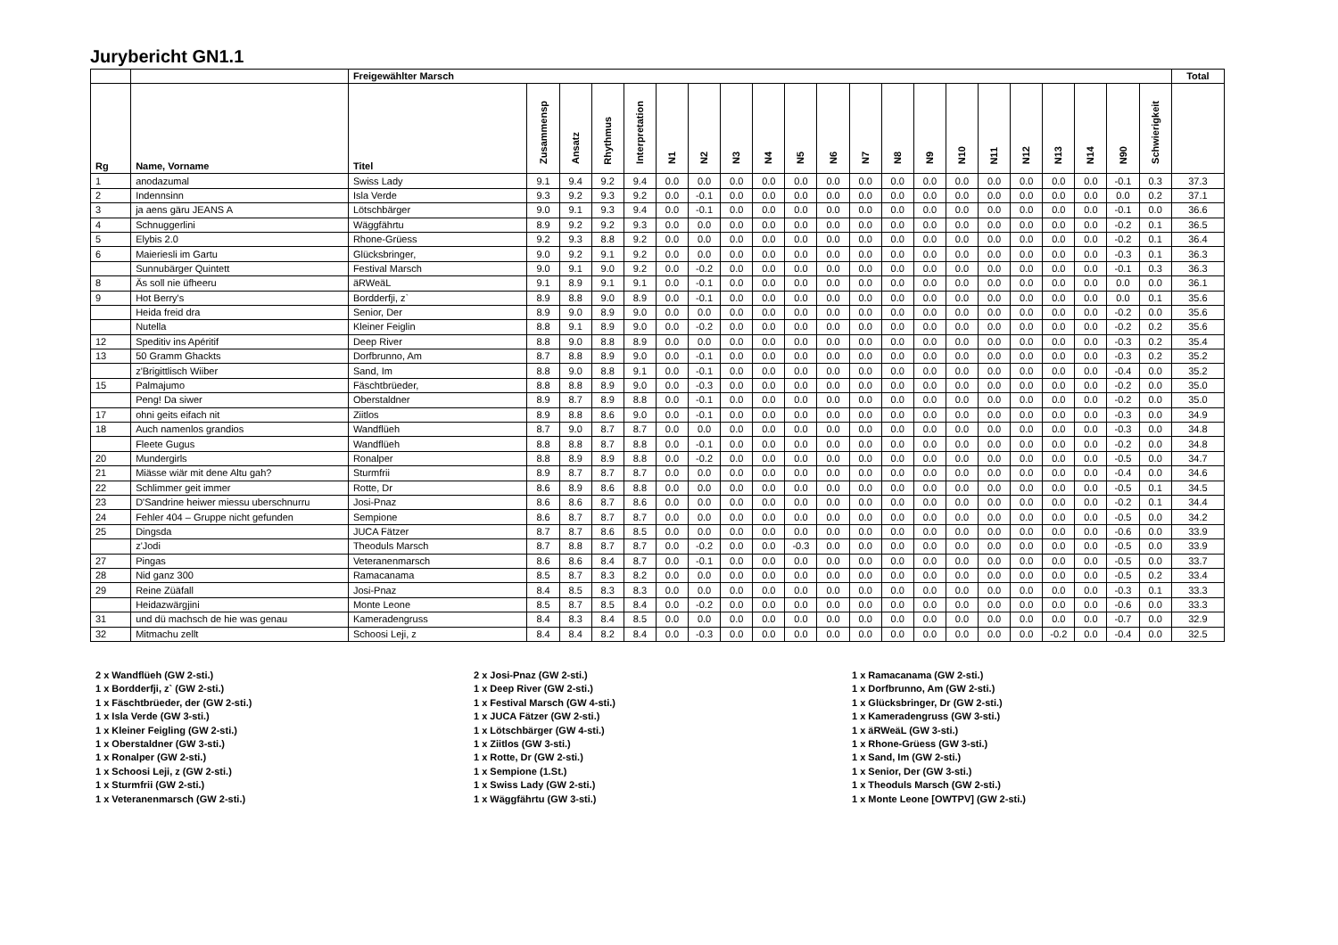Jurybericht GN1.1
| | | Freigewählter Marsch | | | | | | | | | | | | | | | | | | | | | Total |
| --- | --- | --- | --- | --- | --- | --- | --- | --- | --- | --- | --- | --- | --- | --- | --- | --- | --- | --- | --- | --- | --- | --- | --- |
| Rg | Name, Vorname | Titel | Zusammensp | Ansatz | Rhythmus | Interpretation | N1 | N2 | N3 | N4 | N5 | N6 | N7 | N8 | N9 | N10 | N11 | N12 | N13 | N14 | N90 | Schwierigkeit | |
| 1 | anodazumal | Swiss Lady | 9.1 | 9.4 | 9.2 | 9.4 | 0.0 | 0.0 | 0.0 | 0.0 | 0.0 | 0.0 | 0.0 | 0.0 | 0.0 | 0.0 | 0.0 | 0.0 | 0.0 | 0.0 | -0.1 | 0.3 | 37.3 |
| 2 | Indennsinn | Isla Verde | 9.3 | 9.2 | 9.3 | 9.2 | 0.0 | -0.1 | 0.0 | 0.0 | 0.0 | 0.0 | 0.0 | 0.0 | 0.0 | 0.0 | 0.0 | 0.0 | 0.0 | 0.0 | 0.0 | 0.2 | 37.1 |
| 3 | ja aens gäru JEANS A | Lötschbärger | 9.0 | 9.1 | 9.3 | 9.4 | 0.0 | -0.1 | 0.0 | 0.0 | 0.0 | 0.0 | 0.0 | 0.0 | 0.0 | 0.0 | 0.0 | 0.0 | 0.0 | 0.0 | -0.1 | 0.0 | 36.6 |
| 4 | Schnuggerlini | Wäggfährtu | 8.9 | 9.2 | 9.2 | 9.3 | 0.0 | 0.0 | 0.0 | 0.0 | 0.0 | 0.0 | 0.0 | 0.0 | 0.0 | 0.0 | 0.0 | 0.0 | 0.0 | 0.0 | -0.2 | 0.1 | 36.5 |
| 5 | Elybis 2.0 | Rhone-Grüess | 9.2 | 9.3 | 8.8 | 9.2 | 0.0 | 0.0 | 0.0 | 0.0 | 0.0 | 0.0 | 0.0 | 0.0 | 0.0 | 0.0 | 0.0 | 0.0 | 0.0 | 0.0 | -0.2 | 0.1 | 36.4 |
| 6 | Maieriesli im Gartu | Glücksbringer, | 9.0 | 9.2 | 9.1 | 9.2 | 0.0 | 0.0 | 0.0 | 0.0 | 0.0 | 0.0 | 0.0 | 0.0 | 0.0 | 0.0 | 0.0 | 0.0 | 0.0 | 0.0 | -0.3 | 0.1 | 36.3 |
| | Sunnubärger Quintett | Festival Marsch | 9.0 | 9.1 | 9.0 | 9.2 | 0.0 | -0.2 | 0.0 | 0.0 | 0.0 | 0.0 | 0.0 | 0.0 | 0.0 | 0.0 | 0.0 | 0.0 | 0.0 | 0.0 | -0.1 | 0.3 | 36.3 |
| 8 | Äs soll nie üfheeru | äRWeäL | 9.1 | 8.9 | 9.1 | 9.1 | 0.0 | -0.1 | 0.0 | 0.0 | 0.0 | 0.0 | 0.0 | 0.0 | 0.0 | 0.0 | 0.0 | 0.0 | 0.0 | 0.0 | 0.0 | 0.0 | 36.1 |
| 9 | Hot Berry's | Bordderfji, z` | 8.9 | 8.8 | 9.0 | 8.9 | 0.0 | -0.1 | 0.0 | 0.0 | 0.0 | 0.0 | 0.0 | 0.0 | 0.0 | 0.0 | 0.0 | 0.0 | 0.0 | 0.0 | 0.0 | 0.1 | 35.6 |
| | Heida freid dra | Senior, Der | 8.9 | 9.0 | 8.9 | 9.0 | 0.0 | 0.0 | 0.0 | 0.0 | 0.0 | 0.0 | 0.0 | 0.0 | 0.0 | 0.0 | 0.0 | 0.0 | 0.0 | 0.0 | -0.2 | 0.0 | 35.6 |
| | Nutella | Kleiner Feiglin | 8.8 | 9.1 | 8.9 | 9.0 | 0.0 | -0.2 | 0.0 | 0.0 | 0.0 | 0.0 | 0.0 | 0.0 | 0.0 | 0.0 | 0.0 | 0.0 | 0.0 | 0.0 | -0.2 | 0.2 | 35.6 |
| 12 | Speditiv ins Apéritif | Deep River | 8.8 | 9.0 | 8.8 | 8.9 | 0.0 | 0.0 | 0.0 | 0.0 | 0.0 | 0.0 | 0.0 | 0.0 | 0.0 | 0.0 | 0.0 | 0.0 | 0.0 | 0.0 | -0.3 | 0.2 | 35.4 |
| 13 | 50 Gramm Ghackts | Dorfbrunno, Am | 8.7 | 8.8 | 8.9 | 9.0 | 0.0 | -0.1 | 0.0 | 0.0 | 0.0 | 0.0 | 0.0 | 0.0 | 0.0 | 0.0 | 0.0 | 0.0 | 0.0 | 0.0 | -0.3 | 0.2 | 35.2 |
| | z'Brigittlisch Wiiber | Sand, Im | 8.8 | 9.0 | 8.8 | 9.1 | 0.0 | -0.1 | 0.0 | 0.0 | 0.0 | 0.0 | 0.0 | 0.0 | 0.0 | 0.0 | 0.0 | 0.0 | 0.0 | 0.0 | -0.4 | 0.0 | 35.2 |
| 15 | Palmajumo | Fäschtbrüeder, | 8.8 | 8.8 | 8.9 | 9.0 | 0.0 | -0.3 | 0.0 | 0.0 | 0.0 | 0.0 | 0.0 | 0.0 | 0.0 | 0.0 | 0.0 | 0.0 | 0.0 | 0.0 | -0.2 | 0.0 | 35.0 |
| | Peng! Da siwer | Oberstaldner | 8.9 | 8.7 | 8.9 | 8.8 | 0.0 | -0.1 | 0.0 | 0.0 | 0.0 | 0.0 | 0.0 | 0.0 | 0.0 | 0.0 | 0.0 | 0.0 | 0.0 | 0.0 | -0.2 | 0.0 | 35.0 |
| 17 | ohni geits eifach nit | Ziitlos | 8.9 | 8.8 | 8.6 | 9.0 | 0.0 | -0.1 | 0.0 | 0.0 | 0.0 | 0.0 | 0.0 | 0.0 | 0.0 | 0.0 | 0.0 | 0.0 | 0.0 | 0.0 | -0.3 | 0.0 | 34.9 |
| 18 | Auch namenlos grandios | Wandflüeh | 8.7 | 9.0 | 8.7 | 8.7 | 0.0 | 0.0 | 0.0 | 0.0 | 0.0 | 0.0 | 0.0 | 0.0 | 0.0 | 0.0 | 0.0 | 0.0 | 0.0 | 0.0 | -0.3 | 0.0 | 34.8 |
| | Fleete Gugus | Wandflüeh | 8.8 | 8.8 | 8.7 | 8.8 | 0.0 | -0.1 | 0.0 | 0.0 | 0.0 | 0.0 | 0.0 | 0.0 | 0.0 | 0.0 | 0.0 | 0.0 | 0.0 | 0.0 | -0.2 | 0.0 | 34.8 |
| 20 | Mundergirls | Ronalper | 8.8 | 8.9 | 8.9 | 8.8 | 0.0 | -0.2 | 0.0 | 0.0 | 0.0 | 0.0 | 0.0 | 0.0 | 0.0 | 0.0 | 0.0 | 0.0 | 0.0 | 0.0 | -0.5 | 0.0 | 34.7 |
| 21 | Miässe wiär mit dene Altu gah? | Sturmfrii | 8.9 | 8.7 | 8.7 | 8.7 | 0.0 | 0.0 | 0.0 | 0.0 | 0.0 | 0.0 | 0.0 | 0.0 | 0.0 | 0.0 | 0.0 | 0.0 | 0.0 | 0.0 | -0.4 | 0.0 | 34.6 |
| 22 | Schlimmer geit immer | Rotte, Dr | 8.6 | 8.9 | 8.6 | 8.8 | 0.0 | 0.0 | 0.0 | 0.0 | 0.0 | 0.0 | 0.0 | 0.0 | 0.0 | 0.0 | 0.0 | 0.0 | 0.0 | 0.0 | -0.5 | 0.1 | 34.5 |
| 23 | D'Sandrine heiwer miessu uberschnurru | Josi-Pnaz | 8.6 | 8.6 | 8.7 | 8.6 | 0.0 | 0.0 | 0.0 | 0.0 | 0.0 | 0.0 | 0.0 | 0.0 | 0.0 | 0.0 | 0.0 | 0.0 | 0.0 | 0.0 | -0.2 | 0.1 | 34.4 |
| 24 | Fehler 404 – Gruppe nicht gefunden | Sempione | 8.6 | 8.7 | 8.7 | 8.7 | 0.0 | 0.0 | 0.0 | 0.0 | 0.0 | 0.0 | 0.0 | 0.0 | 0.0 | 0.0 | 0.0 | 0.0 | 0.0 | 0.0 | -0.5 | 0.0 | 34.2 |
| 25 | Dingsda | JUCA Fätzer | 8.7 | 8.7 | 8.6 | 8.5 | 0.0 | 0.0 | 0.0 | 0.0 | 0.0 | 0.0 | 0.0 | 0.0 | 0.0 | 0.0 | 0.0 | 0.0 | 0.0 | 0.0 | -0.6 | 0.0 | 33.9 |
| | z'Jodi | Theoduls Marsch | 8.7 | 8.8 | 8.7 | 8.7 | 0.0 | -0.2 | 0.0 | 0.0 | -0.3 | 0.0 | 0.0 | 0.0 | 0.0 | 0.0 | 0.0 | 0.0 | 0.0 | 0.0 | -0.5 | 0.0 | 33.9 |
| 27 | Pingas | Veteranenmarsch | 8.6 | 8.6 | 8.4 | 8.7 | 0.0 | -0.1 | 0.0 | 0.0 | 0.0 | 0.0 | 0.0 | 0.0 | 0.0 | 0.0 | 0.0 | 0.0 | 0.0 | 0.0 | -0.5 | 0.0 | 33.7 |
| 28 | Nid ganz 300 | Ramacanama | 8.5 | 8.7 | 8.3 | 8.2 | 0.0 | 0.0 | 0.0 | 0.0 | 0.0 | 0.0 | 0.0 | 0.0 | 0.0 | 0.0 | 0.0 | 0.0 | 0.0 | 0.0 | -0.5 | 0.2 | 33.4 |
| 29 | Reine Züäfall | Josi-Pnaz | 8.4 | 8.5 | 8.3 | 8.3 | 0.0 | 0.0 | 0.0 | 0.0 | 0.0 | 0.0 | 0.0 | 0.0 | 0.0 | 0.0 | 0.0 | 0.0 | 0.0 | 0.0 | -0.3 | 0.1 | 33.3 |
| | Heidazwärgjini | Monte Leone | 8.5 | 8.7 | 8.5 | 8.4 | 0.0 | -0.2 | 0.0 | 0.0 | 0.0 | 0.0 | 0.0 | 0.0 | 0.0 | 0.0 | 0.0 | 0.0 | 0.0 | 0.0 | -0.6 | 0.0 | 33.3 |
| 31 | und dü machsch de hie was genau | Kameradengruss | 8.4 | 8.3 | 8.4 | 8.5 | 0.0 | 0.0 | 0.0 | 0.0 | 0.0 | 0.0 | 0.0 | 0.0 | 0.0 | 0.0 | 0.0 | 0.0 | 0.0 | 0.0 | -0.7 | 0.0 | 32.9 |
| 32 | Mitmachu zellt | Schoosi Leji, z | 8.4 | 8.4 | 8.2 | 8.4 | 0.0 | -0.3 | 0.0 | 0.0 | 0.0 | 0.0 | 0.0 | 0.0 | 0.0 | 0.0 | 0.0 | 0.0 | -0.2 | 0.0 | -0.4 | 0.0 | 32.5 |
2 x Wandflüeh (GW 2-sti.)
1 x Bordderfji, z` (GW 2-sti.)
1 x Fäschtbrüeder, der (GW 2-sti.)
1 x Isla Verde (GW 3-sti.)
1 x Kleiner Feigling (GW 2-sti.)
1 x Oberstaldner (GW 3-sti.)
1 x Ronalper (GW 2-sti.)
1 x Schoosi Leji, z (GW 2-sti.)
1 x Sturmfrii (GW 2-sti.)
1 x Veteranenmarsch (GW 2-sti.)
2 x Josi-Pnaz (GW 2-sti.)
1 x Deep River (GW 2-sti.)
1 x Festival Marsch (GW 4-sti.)
1 x JUCA Fätzer (GW 2-sti.)
1 x Lötschbärger (GW 4-sti.)
1 x Ziitlos (GW 3-sti.)
1 x Rotte, Dr (GW 2-sti.)
1 x Sempione (1.St.)
1 x Swiss Lady (GW 2-sti.)
1 x Wäggfährtu (GW 3-sti.)
1 x Ramacanama (GW 2-sti.)
1 x Dorfbrunno, Am (GW 2-sti.)
1 x Glücksbringer, Dr (GW 2-sti.)
1 x Kameradengruss (GW 3-sti.)
1 x äRWeäL (GW 3-sti.)
1 x Rhone-Grüess (GW 3-sti.)
1 x Sand, Im (GW 2-sti.)
1 x Senior, Der (GW 3-sti.)
1 x Theoduls Marsch (GW 2-sti.)
1 x Monte Leone [OWTPV] (GW 2-sti.)